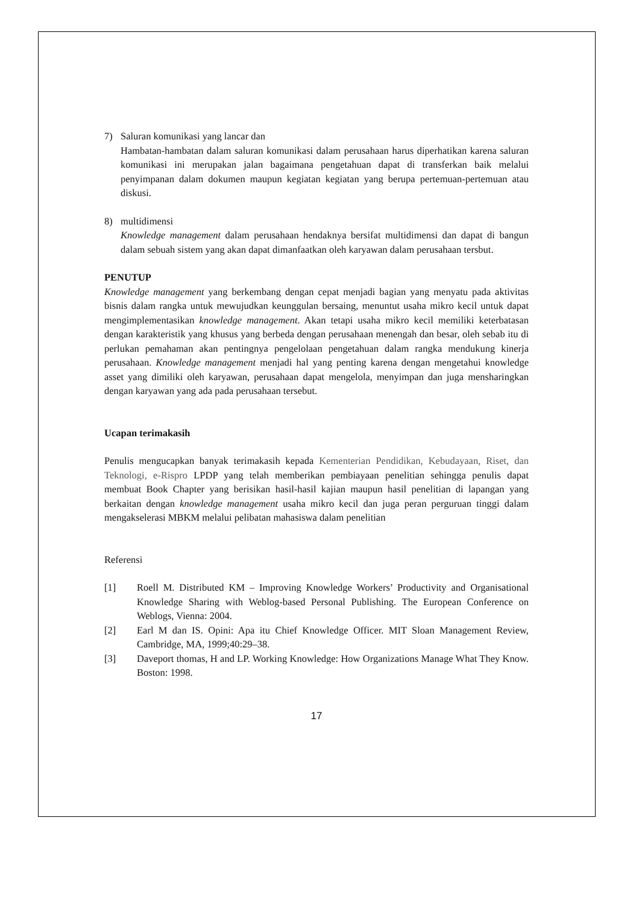7) Saluran komunikasi yang lancar dan
Hambatan-hambatan dalam saluran komunikasi dalam perusahaan harus diperhatikan karena saluran komunikasi ini merupakan jalan bagaimana pengetahuan dapat di transferkan baik melalui penyimpanan dalam dokumen maupun kegiatan kegiatan yang berupa pertemuan-pertemuan atau diskusi.
8) multidimensi
Knowledge management dalam perusahaan hendaknya bersifat multidimensi dan dapat di bangun dalam sebuah sistem yang akan dapat dimanfaatkan oleh karyawan dalam perusahaan tersbut.
PENUTUP
Knowledge management yang berkembang dengan cepat menjadi bagian yang menyatu pada aktivitas bisnis dalam rangka untuk mewujudkan keunggulan bersaing, menuntut usaha mikro kecil untuk dapat mengimplementasikan knowledge management. Akan tetapi usaha mikro kecil memiliki keterbatasan dengan karakteristik yang khusus yang berbeda dengan perusahaan menengah dan besar, oleh sebab itu di perlukan pemahaman akan pentingnya pengelolaan pengetahuan dalam rangka mendukung kinerja perusahaan. Knowledge management menjadi hal yang penting karena dengan mengetahui knowledge asset yang dimiliki oleh karyawan, perusahaan dapat mengelola, menyimpan dan juga mensharingkan dengan karyawan yang ada pada perusahaan tersebut.
Ucapan terimakasih
Penulis mengucapkan banyak terimakasih kepada Kementerian Pendidikan, Kebudayaan, Riset, dan Teknologi, e-Rispro LPDP yang telah memberikan pembiayaan penelitian sehingga penulis dapat membuat Book Chapter yang berisikan hasil-hasil kajian maupun hasil penelitian di lapangan yang berkaitan dengan knowledge management usaha mikro kecil dan juga peran perguruan tinggi dalam mengakselerasi MBKM melalui pelibatan mahasiswa dalam penelitian
Referensi
[1] Roell M. Distributed KM – Improving Knowledge Workers’ Productivity and Organisational Knowledge Sharing with Weblog-based Personal Publishing. The European Conference on Weblogs, Vienna: 2004.
[2] Earl M dan IS. Opini: Apa itu Chief Knowledge Officer. MIT Sloan Management Review, Cambridge, MA, 1999;40:29–38.
[3] Daveport thomas, H and LP. Working Knowledge: How Organizations Manage What They Know. Boston: 1998.
17